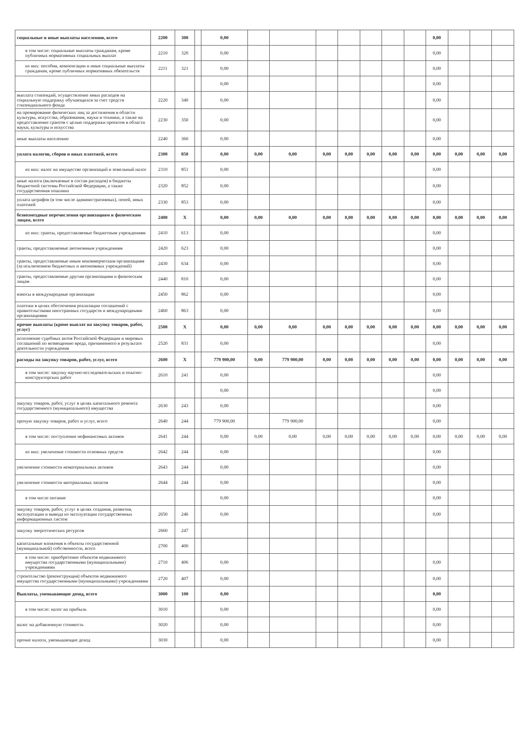| социальные и иные выплаты населению, всего | 2200 | 300 | | 0,00 | | | | | | | | 0,00 | | | |
| в том числе: социальные выплаты гражданам, кроме публичных нормативных социальных выплат | 2210 | 320 | | 0,00 | | | | | | | | 0,00 | | | |
| из них: пособия, компенсации и иные социальные выплаты гражданам, кроме публичных нормативных обязательств | 2211 | 321 | | 0,00 | | | | | | | | 0,00 | | | |
| | | | | 0,00 | | | | | | | | 0,00 | | | |
| выплата стипендий, осуществление иных расходов на социальную поддержку обучающихся за счет средств стипендиального фонда | 2220 | 340 | | 0,00 | | | | | | | | 0,00 | | | |
| на премирование физических лиц за достижения в области культуры, искусства, образования, науки и техники, а также на предоставление грантов с целью поддержки проектов в области науки, культуры и искусства | 2230 | 350 | | 0,00 | | | | | | | | 0,00 | | | |
| иные выплаты населению | 2240 | 360 | | 0,00 | | | | | | | | 0,00 | | | |
| уплата налогов, сборов и иных платежей, всего | 2300 | 850 | | 0,00 | 0,00 | 0,00 | 0,00 | 0,00 | 0,00 | 0,00 | 0,00 | 0,00 | 0,00 | 0,00 | 0,00 |
| из них: налог на имущество организаций и земельный налог | 2310 | 851 | | 0,00 | | | | | | | | 0,00 | | | |
| иные налоги (включаемые в состав расходов) в бюджеты бюджетной системы Российской Федерации, а также государственная пошлина | 2320 | 852 | | 0,00 | | | | | | | | 0,00 | | | |
| уплата штрафов (в том числе административных), пеней, иных платежей | 2330 | 853 | | 0,00 | | | | | | | | 0,00 | | | |
| безвозмездные перечисления организациям и физическим лицам, всего | 2400 | X | | 0,00 | 0,00 | 0,00 | 0,00 | 0,00 | 0,00 | 0,00 | 0,00 | 0,00 | 0,00 | 0,00 | 0,00 |
| из них: гранты, предоставляемые бюджетным учреждениям | 2410 | 613 | | 0,00 | | | | | | | | 0,00 | | | |
| гранты, предоставляемые автономным учреждениям | 2420 | 623 | | 0,00 | | | | | | | | 0,00 | | | |
| гранты, предоставляемые иным некоммерческим организациям (за исключением бюджетных и автономных учреждений) | 2430 | 634 | | 0,00 | | | | | | | | 0,00 | | | |
| гранты, предоставляемые другим организациям и физическим лицам | 2440 | 810 | | 0,00 | | | | | | | | 0,00 | | | |
| взносы в международные организации | 2450 | 862 | | 0,00 | | | | | | | | 0,00 | | | |
| платежи в целях обеспечения реализации соглашений с правительствами иностранных государств и международными организациями | 2460 | 863 | | 0,00 | | | | | | | | 0,00 | | | |
| прочие выплаты (кроме выплат на закупку товаров, работ, услуг) | 2500 | X | | 0,00 | 0,00 | 0,00 | 0,00 | 0,00 | 0,00 | 0,00 | 0,00 | 0,00 | 0,00 | 0,00 | 0,00 |
| исполнение судебных актов Российской Федерации и мировых соглашений по возмещению вреда, причиненного в результате деятельности учреждения | 2520 | 831 | | 0,00 | | | | | | | | 0,00 | | | |
| расходы на закупку товаров, работ, услуг, всего | 2600 | X | | 779 900,00 | 0,00 | 779 900,00 | 0,00 | 0,00 | 0,00 | 0,00 | 0,00 | 0,00 | 0,00 | 0,00 | 0,00 |
| в том числе: закупку научно-исследовательских и опытно-конструкторских работ | 2610 | 241 | | 0,00 | | | | | | | | 0,00 | | | |
| | | | | 0,00 | | | | | | | | 0,00 | | | |
| закупку товаров, работ, услуг в целях капитального ремонта государственного (муниципального) имущества | 2630 | 243 | | 0,00 | | | | | | | | 0,00 | | | |
| прочую закупку товаров, работ и услуг, всего | 2640 | 244 | | 779 900,00 | | 779 900,00 | | | | | | 0,00 | | | |
| в том числе: поступление нефинансовых активов | 2641 | 244 | | 0,00 | 0,00 | 0,00 | 0,00 | 0,00 | 0,00 | 0,00 | 0,00 | 0,00 | 0,00 | 0,00 | 0,00 |
| из них: увеличение стоимости основных средств | 2642 | 244 | | 0,00 | | | | | | | | 0,00 | | | |
| увеличение стоимости нематериальных активов | 2643 | 244 | | 0,00 | | | | | | | | 0,00 | | | |
| увеличение стоимости материальных запасов | 2644 | 244 | | 0,00 | | | | | | | | 0,00 | | | |
| в том числе питание | | | | 0,00 | | | | | | | | 0,00 | | | |
| закупку товаров, работ, услуг в целях создания, развития, эксплуатации и вывода из эксплуатации государственных информационных систем | 2650 | 246 | | 0,00 | | | | | | | | 0,00 | | | |
| закупку энергетических ресурсов | 2660 | 247 | | | | | | | | | | | | | |
| капитальные вложения в объекты государственной (муниципальной) собственности, всего | 2700 | 400 | | | | | | | | | | | | | |
| в том числе: приобретение объектов недвижимого имущества государственными (муниципальными) учреждениями | 2710 | 406 | | 0,00 | | | | | | | | 0,00 | | | |
| строительство (реконструкция) объектов недвижимого имущества государственными (муниципальными) учреждениями | 2720 | 407 | | 0,00 | | | | | | | | 0,00 | | | |
| Выплаты, уменьшающие доход, всего | 3000 | 100 | | 0,00 | | | | | | | | 0,00 | | | |
| в том числе: налог на прибыль | 3010 | | | 0,00 | | | | | | | | 0,00 | | | |
| налог на добавленную стоимость | 3020 | | | 0,00 | | | | | | | | 0,00 | | | |
| прочие налоги, уменьшающие доход | 3030 | | | 0,00 | | | | | | | | 0,00 | | | |